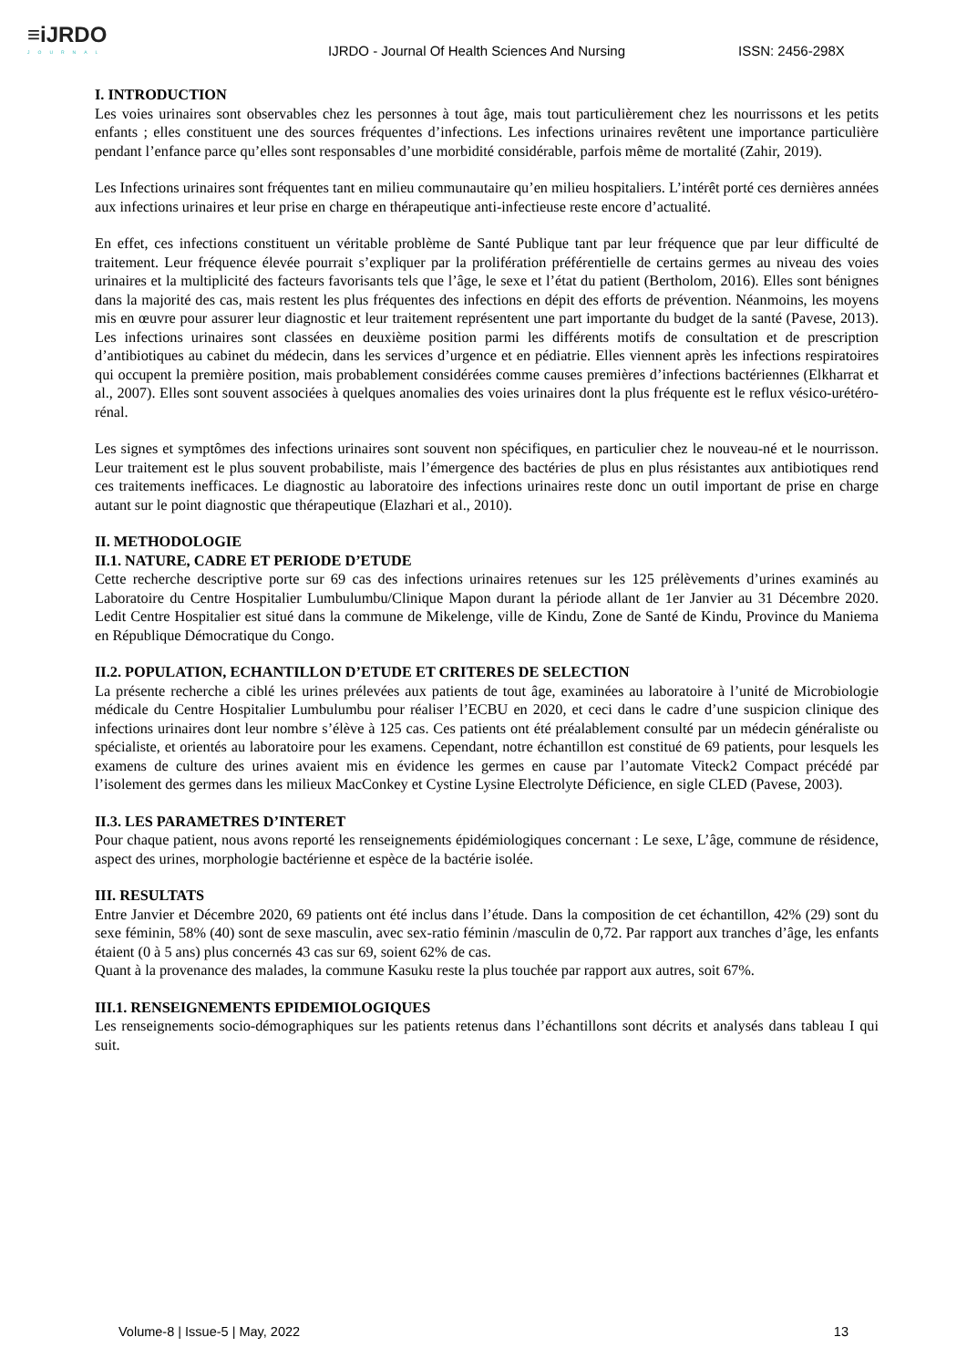≡iJRDO
JOURNAL
IJRDO - Journal Of Health Sciences And Nursing ISSN: 2456-298X
I. INTRODUCTION
Les voies urinaires sont observables chez les personnes à tout âge, mais tout particulièrement chez les nourrissons et les petits enfants ; elles constituent une des sources fréquentes d’infections. Les infections urinaires revêtent une importance particulière pendant l’enfance parce qu’elles sont responsables d’une morbidité considérable, parfois même de mortalité (Zahir, 2019).
Les Infections urinaires sont fréquentes tant en milieu communautaire qu’en milieu hospitaliers. L’intérêt porté ces dernières années aux infections urinaires et leur prise en charge en thérapeutique anti-infectieuse reste encore d’actualité.
En effet, ces infections constituent un véritable problème de Santé Publique tant par leur fréquence que par leur difficulté de traitement. Leur fréquence élevée pourrait s’expliquer par la prolifération préférentielle de certains germes au niveau des voies urinaires et la multiplicité des facteurs favorisants tels que l’âge, le sexe et l’état du patient (Bertholom, 2016). Elles sont bénignes dans la majorité des cas, mais restent les plus fréquentes des infections en dépit des efforts de prévention. Néanmoins, les moyens mis en œuvre pour assurer leur diagnostic et leur traitement représentent une part importante du budget de la santé (Pavese, 2013). Les infections urinaires sont classées en deuxième position parmi les différents motifs de consultation et de prescription d’antibiotiques au cabinet du médecin, dans les services d’urgence et en pédiatrie. Elles viennent après les infections respiratoires qui occupent la première position, mais probablement considérées comme causes premières d’infections bactériennes (Elkharrat et al., 2007). Elles sont souvent associées à quelques anomalies des voies urinaires dont la plus fréquente est le reflux vésico-urétéro-rénal.
Les signes et symptômes des infections urinaires sont souvent non spécifiques, en particulier chez le nouveau-né et le nourrisson. Leur traitement est le plus souvent probabiliste, mais l’émergence des bactéries de plus en plus résistantes aux antibiotiques rend ces traitements inefficaces. Le diagnostic au laboratoire des infections urinaires reste donc un outil important de prise en charge autant sur le point diagnostic que thérapeutique (Elazhari et al., 2010).
II. METHODOLOGIE
II.1. NATURE, CADRE ET PERIODE D’ETUDE
Cette recherche descriptive porte sur 69 cas des infections urinaires retenues sur les 125 prélèvements d’urines examinés au Laboratoire du Centre Hospitalier Lumbulumbu/Clinique Mapon durant la période allant de 1er Janvier au 31 Décembre 2020. Ledit Centre Hospitalier est situé dans la commune de Mikelenge, ville de Kindu, Zone de Santé de Kindu, Province du Maniema en République Démocratique du Congo.
II.2. POPULATION, ECHANTILLON D’ETUDE ET CRITERES DE SELECTION
La présente recherche a ciblé les urines prélevées aux patients de tout âge, examinées au laboratoire à l’unité de Microbiologie médicale du Centre Hospitalier Lumbulumbu pour réaliser l’ECBU en 2020, et ceci dans le cadre d’une suspicion clinique des infections urinaires dont leur nombre s’élève à 125 cas. Ces patients ont été préalablement consulté par un médecin généraliste ou spécialiste, et orientés au laboratoire pour les examens. Cependant, notre échantillon est constitué de 69 patients, pour lesquels les examens de culture des urines avaient mis en évidence les germes en cause par l’automate Viteck2 Compact précédé par l’isolement des germes dans les milieux MacConkey et Cystine Lysine Electrolyte Déficience, en sigle CLED (Pavese, 2003).
II.3. LES PARAMETRES D’INTERET
Pour chaque patient, nous avons reporté les renseignements épidémiologiques concernant : Le sexe, L’âge, commune de résidence, aspect des urines, morphologie bactérienne et espèce de la bactérie isolée.
III. RESULTATS
Entre Janvier et Décembre 2020, 69 patients ont été inclus dans l’étude. Dans la composition de cet échantillon, 42% (29) sont du sexe féminin, 58% (40) sont de sexe masculin, avec sex-ratio féminin /masculin de 0,72. Par rapport aux tranches d’âge, les enfants étaient (0 à 5 ans) plus concernés 43 cas sur 69, soient 62% de cas.
Quant à la provenance des malades, la commune Kasuku reste la plus touchée par rapport aux autres, soit 67%.
III.1. RENSEIGNEMENTS EPIDEMIOLOGIQUES
Les renseignements socio-démographiques sur les patients retenus dans l’échantillons sont décrits et analysés dans tableau I qui suit.
Volume-8 | Issue-5 | May, 2022 13